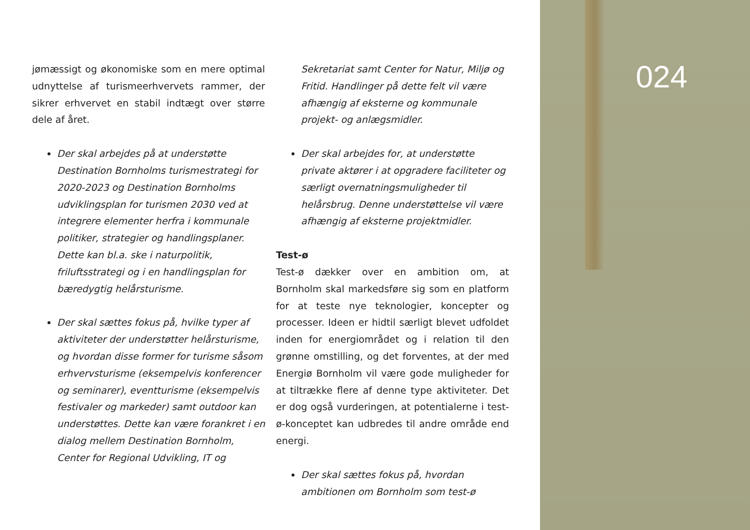jømæssigt og økonomiske som en mere optimal udnyttelse af turismeerhvervets rammer, der sikrer erhvervet en stabil indtægt over større dele af året.
Der skal arbejdes på at understøtte Destination Bornholms turismestrategi for 2020-2023 og Destination Bornholms udviklingsplan for turismen 2030 ved at integrere elementer herfra i kommunale politiker, strategier og handlingsplaner. Dette kan bl.a. ske i naturpolitik, friluftsstrategi og i en handlingsplan for bæredygtig helårsturisme.
Der skal sættes fokus på, hvilke typer af aktiviteter der understøtter helårsturisme, og hvordan disse former for turisme såsom erhvervsturisme (eksempelvis konferencer og seminarer), eventturisme (eksempelvis festivaler og markeder) samt outdoor kan understøttes. Dette kan være forankret i en dialog mellem Destination Bornholm, Center for Regional Udvikling, IT og
Sekretariat samt Center for Natur, Miljø og Fritid. Handlinger på dette felt vil være afhængig af eksterne og kommunale projekt- og anlægsmidler.
Der skal arbejdes for, at understøtte private aktører i at opgradere faciliteter og særligt overnatningsmuligheder til helårsbrug. Denne understøttelse vil være afhængig af eksterne projektmidler.
Test-ø
Test-ø dækker over en ambition om, at Bornholm skal markedsføre sig som en platform for at teste nye teknologier, koncepter og processer. Ideen er hidtil særligt blevet udfoldet inden for energiområdet og i relation til den grønne omstilling, og det forventes, at der med Energiø Bornholm vil være gode muligheder for at tiltrække flere af denne type aktiviteter. Det er dog også vurderingen, at potentialerne i test-ø-konceptet kan udbredes til andre område end energi.
Der skal sættes fokus på, hvordan ambitionen om Bornholm som test-ø
024